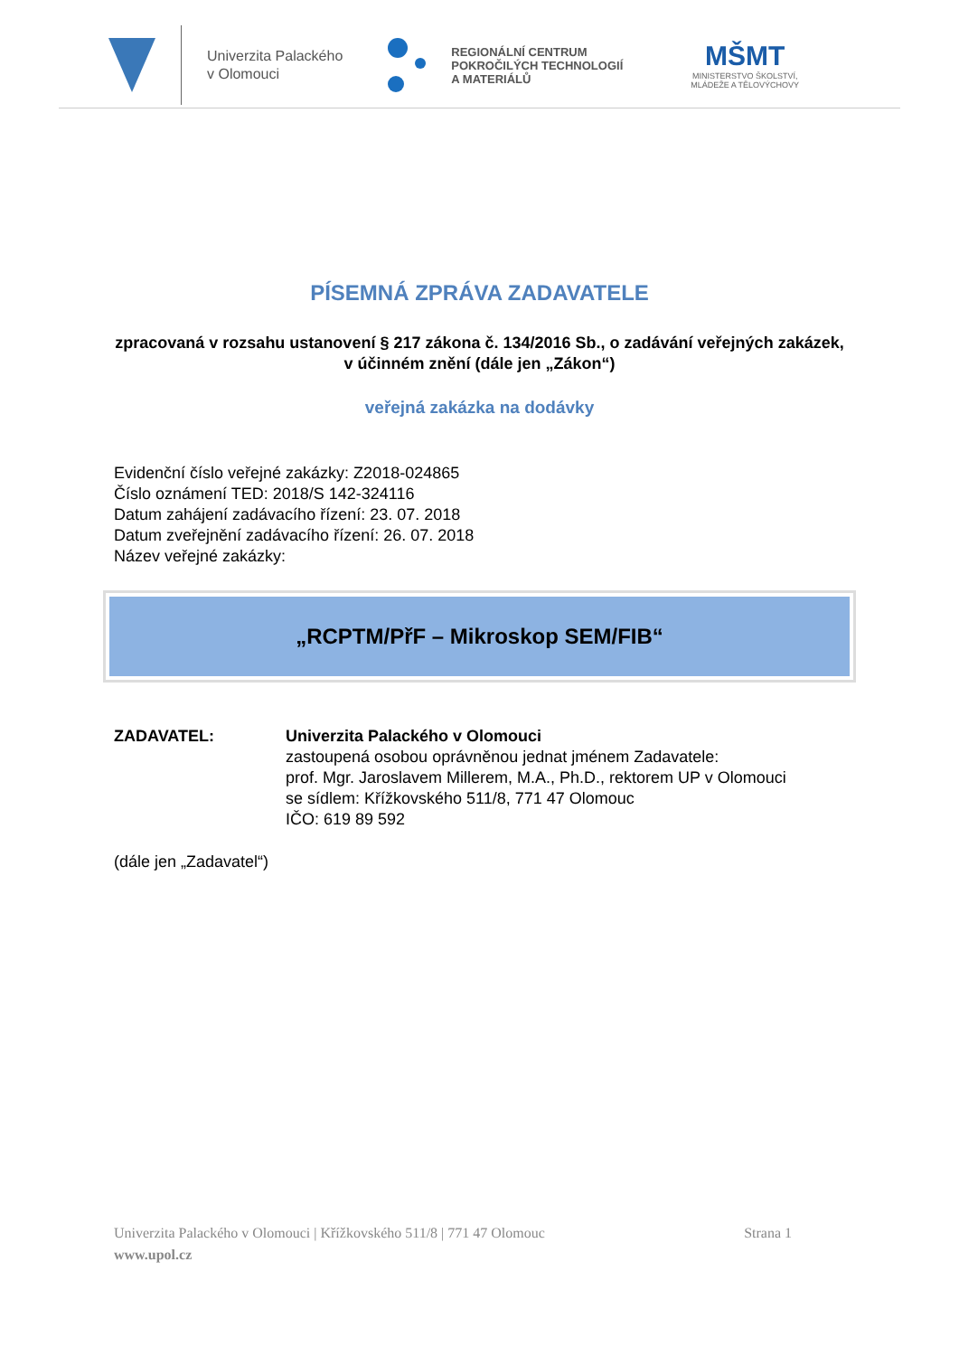Univerzita Palackého
v Olomouci
REGIONÁLNÍ CENTRUM
POKROČILÝCH TECHNOLOGIÍ
A MATERIÁLŮ
MŠMT
MINISTERSTVO ŠKOLSTVÍ,
MLÁDEŽE A TĚLOVÝCHOVY
PÍSEMNÁ ZPRÁVA ZADAVATELE
zpracovaná v rozsahu ustanovení § 217 zákona č. 134/2016 Sb., o zadávání veřejných zakázek, v účinném znění (dále jen „Zákon“)
veřejná zakázka na dodávky
Evidenční číslo veřejné zakázky: Z2018-024865
Číslo oznámení TED: 2018/S 142-324116
Datum zahájení zadávacího řízení: 23. 07. 2018
Datum zveřejnění zadávacího řízení: 26. 07. 2018
Název veřejné zakázky:
„RCPTM/PřF – Mikroskop SEM/FIB“
ZADAVATEL: Univerzita Palackého v Olomouci
zastoupená osobou oprávněnou jednat jménem Zadavatele:
prof. Mgr. Jaroslavem Millerem, M.A., Ph.D., rektorem UP v Olomouci
se sídlem: Křížkovského 511/8, 771 47 Olomouc
IČO: 619 89 592
(dále jen „Zadavatel“)
Strana 1 Univerzita Palackého v Olomouci | Křížkovského 511/8 | 771 47 Olomouc
www.upol.cz